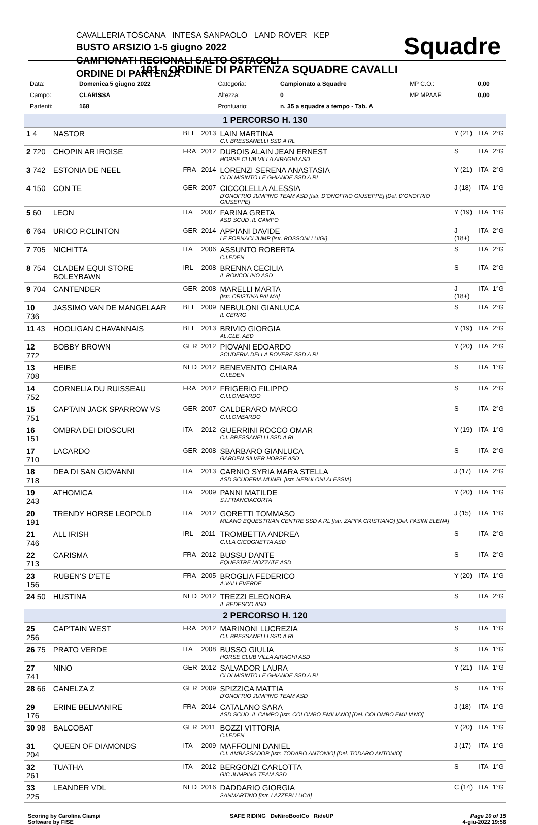CAVALLERIA TOSCANA INTESA SANPAOLO LAND ROVER KEP
BUSTO ARSIZIO 1-5 giugno 2022
CAMPIONATI REGIONALI SALTO OSTACOLI
ORDINE DI PARTENZA
Squadre
101 - ORDINE DI PARTENZA SQUADRE CAVALLI
| Data: | Domenica 5 giugno 2022 | Categoria: | Campionato a Squadre | MP C.O.: | 0,00 |
| Campo: | CLARISSA | Altezza: | 0 | MP MPAAF: | 0,00 |
| Partenti: | 168 | Prontuario: | n. 35 a squadre a tempo - Tab. A | | |
| 1 PERCORSO H. 130 | | | | | | | |
| 1 4 | NASTOR | BEL | 2013 | LAIN MARTINA C.I. BRESSANELLI SSD A RL | Y (21) | ITA | 2°G |
| 2 720 | CHOPIN AR IROISE | FRA | 2012 | DUBOIS ALAIN JEAN ERNEST HORSE CLUB VILLA AIRAGHI ASD | S | ITA | 2°G |
| 3 742 | ESTONIA DE NEEL | FRA | 2014 | LORENZI SERENA ANASTASIA CI DI MISINTO LE GHIANDE SSD A RL | Y (21) | ITA | 2°G |
| 4 150 | CON TE | GER | 2007 | CICCOLELLA ALESSIA D'ONOFRIO JUMPING TEAM ASD [Istr. D'ONOFRIO GIUSEPPE] [Del. D'ONOFRIO GIUSEPPE] | J (18) | ITA | 1°G |
| 5 60 | LEON | ITA | 2007 | FARINA GRETA ASD SCUD .IL CAMPO | Y (19) | ITA | 1°G |
| 6 764 | URICO P.CLINTON | GER | 2014 | APPIANI DAVIDE LE FORNACI JUMP [Istr. ROSSONI LUIGI] | J (18+) | ITA | 2°G |
| 7 705 | NICHITTA | ITA | 2006 | ASSUNTO ROBERTA C.I.EDEN | S | ITA | 2°G |
| 8 754 | CLADEM EQUI STORE BOLEYBAWN | IRL | 2008 | BRENNA CECILIA IL RONCOLINO ASD | S | ITA | 2°G |
| 9 704 | CANTENDER | GER | 2008 | MARELLI MARTA [Istr. CRISTINA PALMA] | J (18+) | ITA | 1°G |
| 10 736 | JASSIMO VAN DE MANGELAAR | BEL | 2009 | NEBULONI GIANLUCA IL CERRO | S | ITA | 2°G |
| 11 43 | HOOLIGAN CHAVANNAIS | BEL | 2013 | BRIVIO GIORGIA AL.CLE. AED | Y (19) | ITA | 2°G |
| 12 772 | BOBBY BROWN | GER | 2012 | PIOVANI EDOARDO SCUDERIA DELLA ROVERE SSD A RL | Y (20) | ITA | 2°G |
| 13 708 | HEIBE | NED | 2012 | BENEVENTO CHIARA C.I.EDEN | S | ITA | 1°G |
| 14 752 | CORNELIA DU RUISSEAU | FRA | 2012 | FRIGERIO FILIPPO C.I.LOMBARDO | S | ITA | 2°G |
| 15 751 | CAPTAIN JACK SPARROW VS | GER | 2007 | CALDERARO MARCO C.I.LOMBARDO | S | ITA | 2°G |
| 16 151 | OMBRA DEI DIOSCURI | ITA | 2012 | GUERRINI ROCCO OMAR C.I. BRESSANELLI SSD A RL | Y (19) | ITA | 1°G |
| 17 710 | LACARDO | GER | 2008 | SBARBARO GIANLUCA GARDEN SILVER HORSE ASD | S | ITA | 2°G |
| 18 718 | DEA DI SAN GIOVANNI | ITA | 2013 | CARNIO SYRIA MARA STELLA ASD SCUDERIA MUNEL [Istr. NEBULONI ALESSIA] | J (17) | ITA | 2°G |
| 19 243 | ATHOMICA | ITA | 2009 | PANNI MATILDE S.I.FRANCIACORTA | Y (20) | ITA | 1°G |
| 20 191 | TRENDY HORSE LEOPOLD | ITA | 2012 | GORETTI TOMMASO MILANO EQUESTRIAN CENTRE SSD A RL [Istr. ZAPPA CRISTIANO] [Del. PASINI ELENA] | J (15) | ITA | 1°G |
| 21 746 | ALL IRISH | IRL | 2011 | TROMBETTA ANDREA C.I.LA CICOGNETTA ASD | S | ITA | 2°G |
| 22 713 | CARISMA | FRA | 2012 | BUSSU DANTE EQUESTRE MOZZATE ASD | S | ITA | 2°G |
| 23 156 | RUBEN'S D'ETE | FRA | 2005 | BROGLIA FEDERICO A.VALLEVERDE | Y (20) | ITA | 1°G |
| 24 50 | HUSTINA | NED | 2012 | TREZZI ELEONORA IL BEDESCO ASD | S | ITA | 2°G |
| 2 PERCORSO H. 120 | | | | | | | |
| 25 256 | CAP'TAIN WEST | FRA | 2012 | MARINONI LUCREZIA C.I. BRESSANELLI SSD A RL | S | ITA | 1°G |
| 26 75 | PRATO VERDE | ITA | 2008 | BUSSO GIULIA HORSE CLUB VILLA AIRAGHI ASD | S | ITA | 1°G |
| 27 741 | NINO | GER | 2012 | SALVADOR LAURA CI DI MISINTO LE GHIANDE SSD A RL | Y (21) | ITA | 1°G |
| 28 66 | CANELZA Z | GER | 2009 | SPIZZICA MATTIA D'ONOFRIO JUMPING TEAM ASD | S | ITA | 1°G |
| 29 176 | ERINE BELMANIRE | FRA | 2014 | CATALANO SARA ASD SCUD .IL CAMPO [Istr. COLOMBO EMILIANO] [Del. COLOMBO EMILIANO] | J (18) | ITA | 1°G |
| 30 98 | BALCOBAT | GER | 2011 | BOZZI VITTORIA C.I.EDEN | Y (20) | ITA | 1°G |
| 31 204 | QUEEN OF DIAMONDS | ITA | 2009 | MAFFOLINI DANIEL C.I. AMBASSADOR [Istr. TODARO ANTONIO] [Del. TODARO ANTONIO] | J (17) | ITA | 1°G |
| 32 261 | TUATHA | ITA | 2012 | BERGONZI CARLOTTA GIC JUMPING TEAM SSD | S | ITA | 1°G |
| 33 225 | LEANDER VDL | NED | 2016 | DADDARIO GIORGIA SANMARTINO [Istr. LAZZERI LUCA] | C (14) | ITA | 1°G |
Scoring by Carolina Ciampi
Software by FISE
SAFE RIDING DeNiroBootCo RideUP
Page 10 of 15
4-giu-2022 19:56